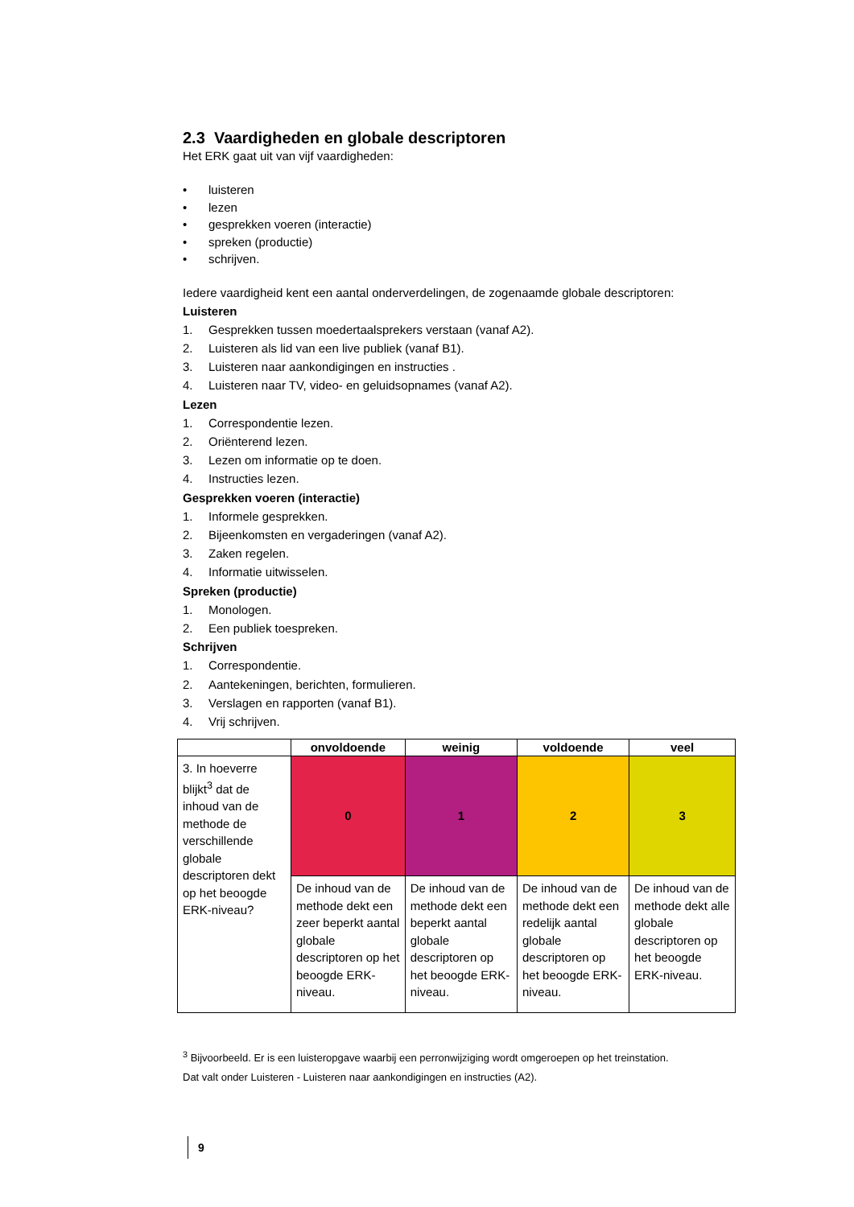2.3 Vaardigheden en globale descriptoren
Het ERK gaat uit van vijf vaardigheden:
• luisteren
• lezen
• gesprekken voeren (interactie)
• spreken (productie)
• schrijven.
Iedere vaardigheid kent een aantal onderverdelingen, de zogenaamde globale descriptoren:
Luisteren
1. Gesprekken tussen moedertaalsprekers verstaan (vanaf A2).
2. Luisteren als lid van een live publiek (vanaf B1).
3. Luisteren naar aankondigingen en instructies .
4. Luisteren naar TV, video- en geluidsopnames (vanaf A2).
Lezen
1. Correspondentie lezen.
2. Oriënterend lezen.
3. Lezen om informatie op te doen.
4. Instructies lezen.
Gesprekken voeren (interactie)
1. Informele gesprekken.
2. Bijeenkomsten en vergaderingen (vanaf A2).
3. Zaken regelen.
4. Informatie uitwisselen.
Spreken (productie)
1. Monologen.
2. Een publiek toespreken.
Schrijven
1. Correspondentie.
2. Aantekeningen, berichten, formulieren.
3. Verslagen en rapporten (vanaf B1).
4. Vrij schrijven.
| | onvoldoende | weinig | voldoende | veel |
| --- | --- | --- | --- | --- |
| 3. In hoeverre blijkt<sup>3</sup> dat de inhoud van de methode de verschillende globale descriptoren dekt op het beoogde ERK-niveau? | 0 | 1 | 2 | 3 |
| | De inhoud van de methode dekt een zeer beperkt aantal globale descriptoren op het beoogde ERK-niveau. | De inhoud van de methode dekt een beperkt aantal globale descriptoren op het beoogde ERK-niveau. | De inhoud van de methode dekt een redelijk aantal globale descriptoren op het beoogde ERK-niveau. | De inhoud van de methode dekt alle globale descriptoren op het beoogde ERK-niveau. |
<sup>3</sup> Bijvoorbeeld. Er is een luisteropgave waarbij een perronwijziging wordt omgeroepen op het treinstation.
Dat valt onder Luisteren - Luisteren naar aankondigingen en instructies (A2).
9